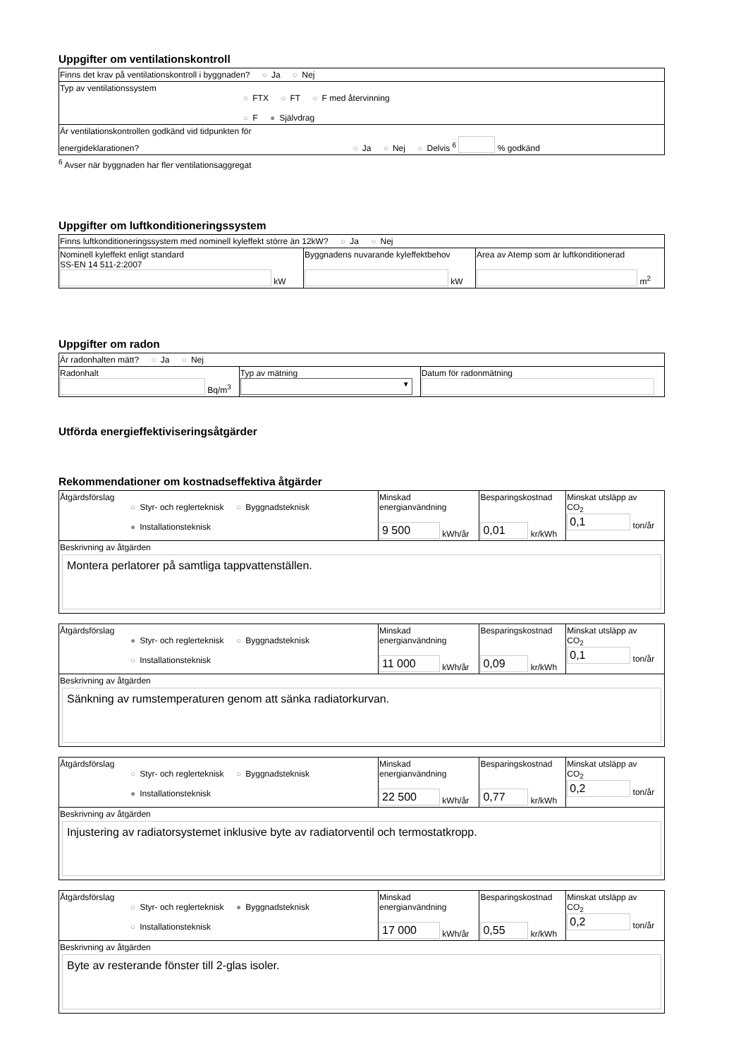Uppgifter om ventilationskontroll
| Finns det krav på ventilationskontroll i byggnaden? ○ Ja ○ Nej |
| Typ av ventilationssystem ○ FTX ○ FT ○ F med återvinning ○ F ● Självdrag |
| Är ventilationskontrollen godkänd vid tidpunkten för energideklarationen? ○ Ja ○ Nej ○ Delvis <sup>6</sup> % godkänd |
<sup>6</sup> Avser när byggnaden har fler ventilationsaggregat
Uppgifter om luftkonditioneringssystem
| Finns luftkonditioneringssystem med nominell kyleffekt större än 12kW? ○ Ja ○ Nej | | |
| Nominell kyleffekt enligt standard SS-EN 14 511-2:2007 kW | Byggnadens nuvarande kyleffektbehov kW | Area av Atemp som är luftkonditionerad m<sup>2</sup> |
Uppgifter om radon
| Är radonhalten mätt? ○ Ja ○ Nej | | |
| Radonhalt Bq/m<sup>3</sup> | Typ av mätning ▼ | Datum för radonmätning |
Utförda energieffektiviseringsåtgärder
Rekommendationer om kostnadseffektiva åtgärder
| Åtgärdsförslag ○ Styr- och reglerteknisk ○ Byggnadsteknisk ● Installationsteknisk | Minskad energianvändning 9 500 kWh/år | Besparingskostnad 0,01 kr/kWh | Minskat utsläpp av CO<sub>2</sub> 0,1 ton/år |
| Beskrivning av åtgärden Montera perlatorer på samtliga tappvattenställen. | | | |
| Åtgärdsförslag ● Styr- och reglerteknisk ○ Byggnadsteknisk ○ Installationsteknisk | Minskad energianvändning 11 000 kWh/år | Besparingskostnad 0,09 kr/kWh | Minskat utsläpp av CO<sub>2</sub> 0,1 ton/år |
| Beskrivning av åtgärden Sänkning av rumstemperaturen genom att sänka radiatorkurvan. | | | |
| Åtgärdsförslag ○ Styr- och reglerteknisk ○ Byggnadsteknisk ● Installationsteknisk | Minskad energianvändning 22 500 kWh/år | Besparingskostnad 0,77 kr/kWh | Minskat utsläpp av CO<sub>2</sub> 0,2 ton/år |
| Beskrivning av åtgärden Injustering av radiatorsystemet inklusive byte av radiatorventil och termostatkropp. | | | |
| Åtgärdsförslag ○ Styr- och reglerteknisk ● Byggnadsteknisk ○ Installationsteknisk | Minskad energianvändning 17 000 kWh/år | Besparingskostnad 0,55 kr/kWh | Minskat utsläpp av CO<sub>2</sub> 0,2 ton/år |
| Beskrivning av åtgärden Byte av resterande fönster till 2-glas isoler. | | | |